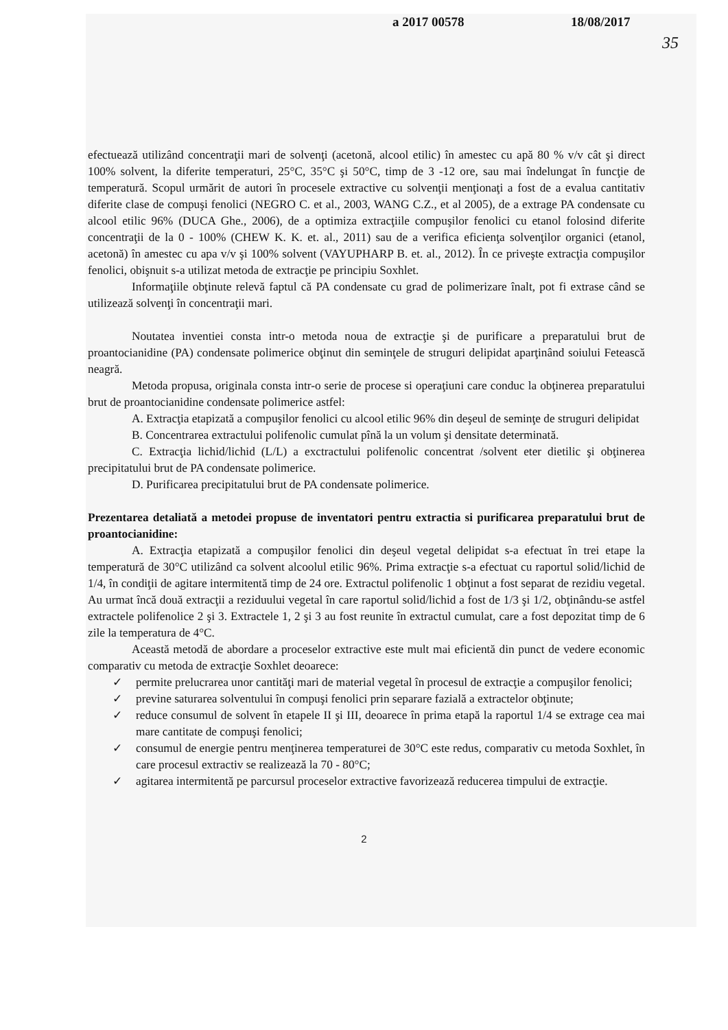a 2017 00578 18/08/2017
35
efectuează utilizând concentraţii mari de solvenţi (acetonă, alcool etilic) în amestec cu apă 80 % v/v cât şi direct 100% solvent, la diferite temperaturi, 25°C, 35°C şi 50°C, timp de 3 -12 ore, sau mai îndelungat în funcţie de temperatură. Scopul urmărit de autori în procesele extractive cu solvenţii menţionaţi a fost de a evalua cantitativ diferite clase de compuşi fenolici (NEGRO C. et al., 2003, WANG C.Z., et al 2005), de a extrage PA condensate cu alcool etilic 96% (DUCA Ghe., 2006), de a optimiza extracţiile compuşilor fenolici cu etanol folosind diferite concentraţii de la 0 - 100% (CHEW K. K. et. al., 2011) sau de a verifica eficienţa solvenţilor organici (etanol, acetonă) în amestec cu apa v/v şi 100% solvent (VAYUPHARP B. et. al., 2012). În ce priveşte extracţia compuşilor fenolici, obişnuit s-a utilizat metoda de extracţie pe principiu Soxhlet.
Informaţiile obţinute relevă faptul că PA condensate cu grad de polimerizare înalt, pot fi extrase când se utilizează solvenţi în concentraţii mari.
Noutatea inventiei consta intr-o metoda noua de extracţie şi de purificare a preparatului brut de proantocianidine (PA) condensate polimerice obţinut din seminţele de struguri delipidat aparţinând soiului Fetească neagră.
Metoda propusa, originala consta intr-o serie de procese si operaţiuni care conduc la obţinerea preparatului brut de proantocianidine condensate polimerice astfel:
A. Extracţia etapizată a compuşilor fenolici cu alcool etilic 96% din deşeul de seminţe de struguri delipidat
B. Concentrarea extractului polifenolic cumulat pînă la un volum şi densitate determinată.
C. Extracţia lichid/lichid (L/L) a exctractului polifenolic concentrat /solvent eter dietilic şi obţinerea precipitatului brut de PA condensate polimerice.
D. Purificarea precipitatului brut de PA condensate polimerice.
Prezentarea detaliată a metodei propuse de inventatori pentru extractia si purificarea preparatului brut de proantocianidine:
A. Extracţia etapizată a compuşilor fenolici din deşeul vegetal delipidat s-a efectuat în trei etape la temperatură de 30°C utilizând ca solvent alcoolul etilic 96%. Prima extracţie s-a efectuat cu raportul solid/lichid de 1/4, în condiţii de agitare intermitentă timp de 24 ore. Extractul polifenolic 1 obţinut a fost separat de rezidiu vegetal. Au urmat încă două extracţii a reziduului vegetal în care raportul solid/lichid a fost de 1/3 şi 1/2, obţinându-se astfel extractele polifenolice 2 şi 3. Extractele 1, 2 şi 3 au fost reunite în extractul cumulat, care a fost depozitat timp de 6 zile la temperatura de 4°C.
Această metodă de abordare a proceselor extractive este mult mai eficientă din punct de vedere economic comparativ cu metoda de extracţie Soxhlet deoarece:
✓ permite prelucrarea unor cantităţi mari de material vegetal în procesul de extracţie a compuşilor fenolici;
✓ previne saturarea solventului în compuşi fenolici prin separare fazială a extractelor obţinute;
✓ reduce consumul de solvent în etapele II şi III, deoarece în prima etapă la raportul 1/4 se extrage cea mai mare cantitate de compuşi fenolici;
✓ consumul de energie pentru menţinerea temperaturei de 30°C este redus, comparativ cu metoda Soxhlet, în care procesul extractiv se realizează la 70 - 80°C;
✓ agitarea intermitentă pe parcursul proceselor extractive favorizează reducerea timpului de extracţie.
2